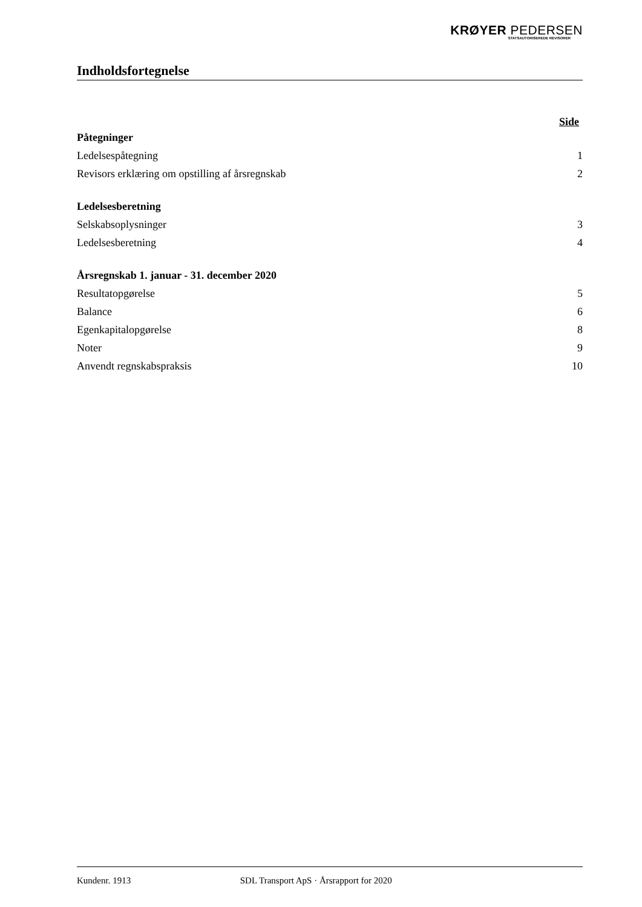KRØYER PEDERSEN
STATSAUTORISEREDE REVISORER
Indholdsfortegnelse
Side
Påtegninger
Ledelsespåtegning 1
Revisors erklæring om opstilling af årsregnskab 2
Ledelsesberetning
Selskabsoplysninger 3
Ledelsesberetning 4
Årsregnskab 1. januar - 31. december 2020
Resultatopgørelse 5
Balance 6
Egenkapitalopgørelse 8
Noter 9
Anvendt regnskabspraksis 10
Kundenr. 1913 SDL Transport ApS · Årsrapport for 2020